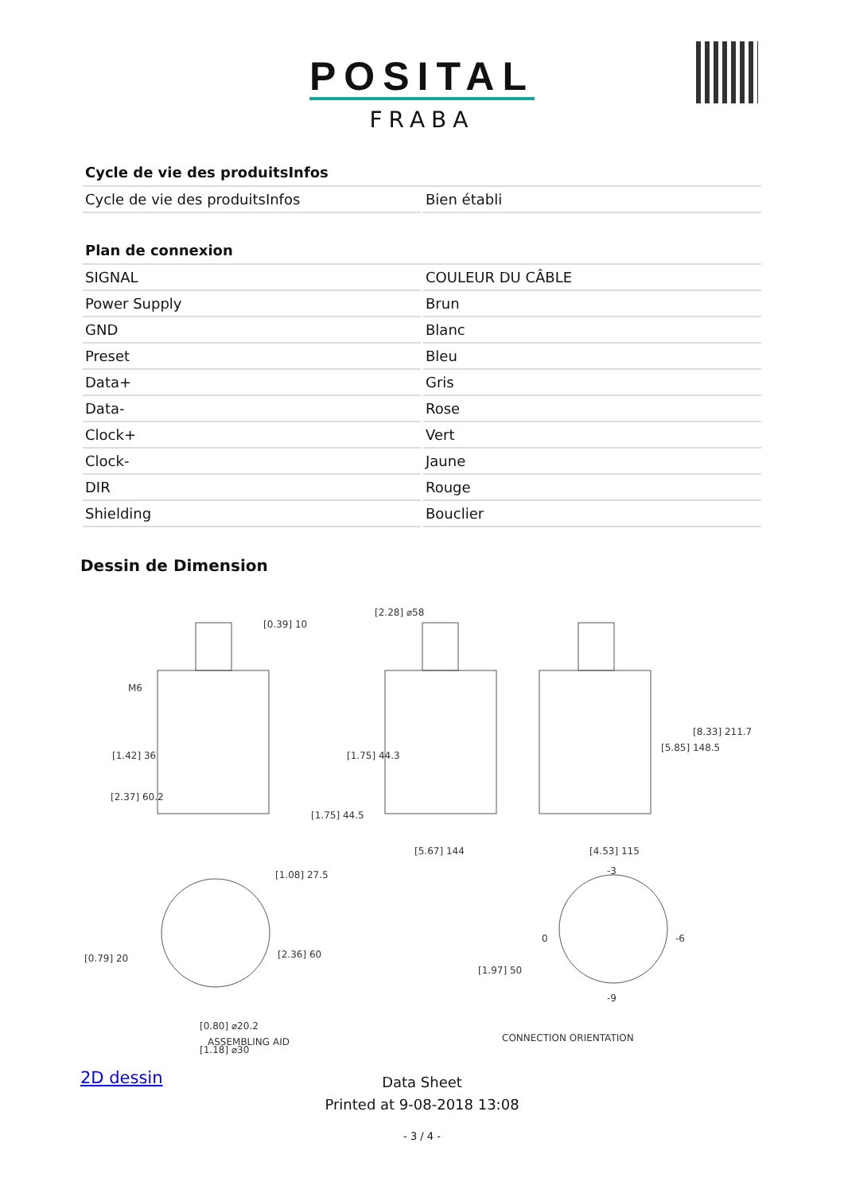POSITAL
FRABA
| Cycle de vie des produitsInfos | |
| --- | --- |
| Cycle de vie des produitsInfos | Bien établi |
| Plan de connexion | |
| --- | --- |
| SIGNAL | COULEUR DU CÂBLE |
| Power Supply | Brun |
| GND | Blanc |
| Preset | Bleu |
| Data+ | Gris |
| Data- | Rose |
| Clock+ | Vert |
| Clock- | Jaune |
| DIR | Rouge |
| Shielding | Bouclier |
Dessin de Dimension
M6
[1.42] 36
[2.37] 60.2
[0.39] 10
[2.28] ⌀58
[1.75] 44.3
[1.75] 44.5
[5.67] 144 [4.53] 115
[5.85] 148.5
[8.33] 211.7
[1.08] 27.5
[2.36] 60 [0.79] 20
[0.80] ⌀20.2
[1.18] ⌀30
ASSEMBLING AID CONNECTION ORIENTATION
[1.97] 50
-3
0 -6
-9
2D dessin
Data Sheet
Printed at 9-08-2018 13:08
- 3 / 4 -